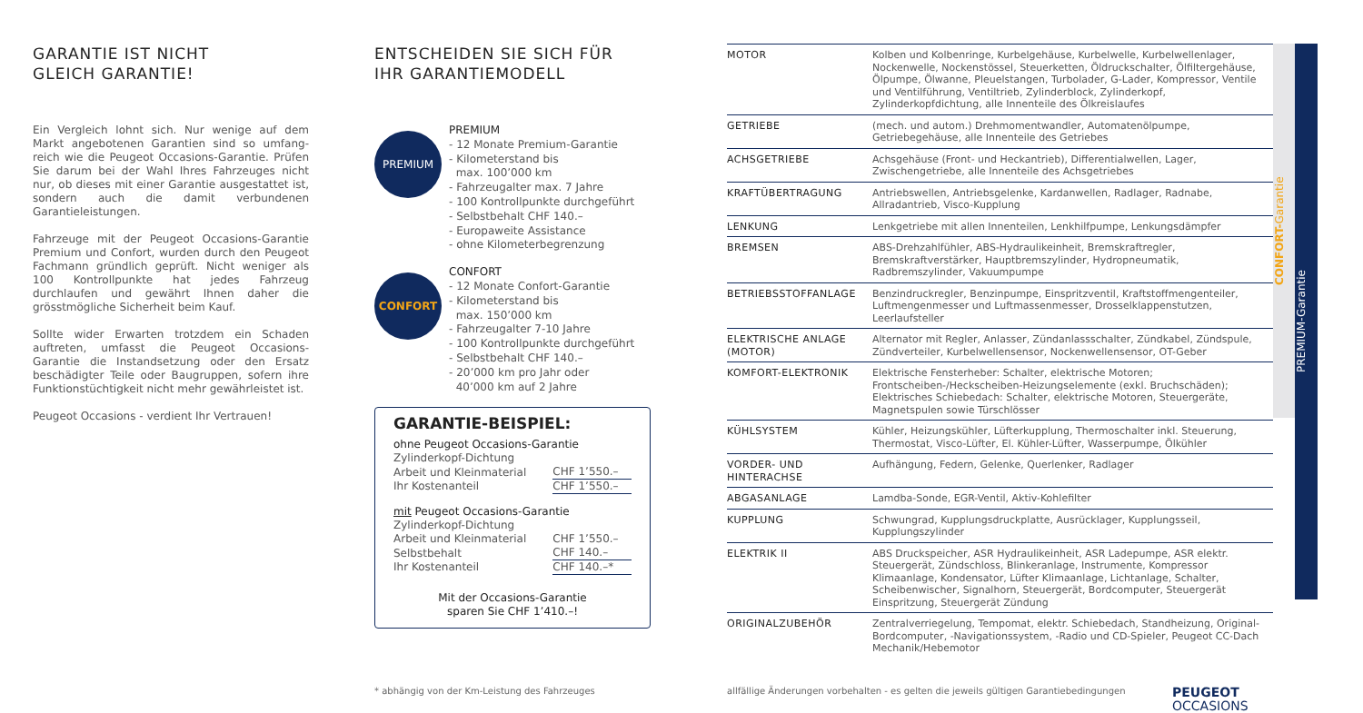GARANTIE IST NICHT
GLEICH GARANTIE!
Ein Vergleich lohnt sich. Nur wenige auf dem Markt angebotenen Garantien sind so umfang­reich wie die Peugeot Occasions-Garantie. Prü­fen Sie darum bei der Wahl Ihres Fahrzeuges nicht nur, ob dieses mit einer Garantie ausge­stattet ist, sondern auch die damit verbunde­nen Garantieleistungen.
Fahrzeuge mit der Peugeot Occasions-Garan­tie Premium und Confort, wurden durch den Peugeot Fachmann gründlich geprüft. Nicht weniger als 100 Kontrollpunkte hat jedes Fahr­zeug durchlaufen und gewährt Ihnen daher die grösstmögliche Sicherheit beim Kauf.
Sollte wider Erwarten trotzdem ein Schaden auftreten, umfasst die Peugeot Occasions-Garantie die Instandsetzung oder den Ersatz beschädigter Teile oder Baugruppen, sofern ihre Funktionstüchtigkeit nicht mehr gewähr­leistet ist.
Peugeot Occasions - verdient Ihr Vertrauen!
ENTSCHEIDEN SIE SICH FÜR
IHR GARANTIEMODELL
PREMIUM
PREMIUM
- 12 Monate Premium-Garantie
- Kilometerstand bis
max. 100’000 km
- Fahrzeugalter max. 7 Jahre
- 100 Kontrollpunkte durchgeführt
- Selbstbehalt CHF 140.–
- Europaweite Assistance
- ohne Kilometerbegrenzung
CONFORT
CONFORT
- 12 Monate Confort-Garantie
- Kilometerstand bis
max. 150’000 km
- Fahrzeugalter 7-10 Jahre
- 100 Kontrollpunkte durchgeführt
- Selbstbehalt CHF 140.–
- 20’000 km pro Jahr oder
40’000 km auf 2 Jahre
GARANTIE-BEISPIEL:
ohne Peugeot Occasions-Garantie
| Zylinderkopf-Dichtung | |
| Arbeit und Kleinmaterial | CHF 1’550.– |
| Ihr Kostenanteil | CHF 1’550.– |
mit Peugeot Occasions-Garantie
| Zylinderkopf-Dichtung | |
| Arbeit und Kleinmaterial | CHF 1’550.– |
| Selbstbehalt | CHF 140.– |
| Ihr Kostenanteil | CHF 140.–* |
Mit der Occasions-Garantie
sparen Sie CHF 1’410.–!
| MOTOR | Kolben und Kolbenringe, Kurbelgehäuse, Kurbelwelle, Kurbelwellenlager, Nocken­welle, Nockenstössel, Steuerketten, Öldruckschalter, Ölfiltergehäuse, Ölpumpe, Ölwanne, Pleuelstangen, Turbolader, G-Lader, Kompressor, Ventile und Ventilfüh­rung, Ventiltrieb, Zylinderblock, Zylinderkopf, Zylinderkopfdichtung, alle Innenteile des Ölkreislaufes |
| GETRIEBE | (mech. und autom.) Drehmomentwandler, Automatenölpumpe, Getriebegehäuse, alle Innenteile des Getriebes |
| ACHSGETRIEBE | Achsgehäuse (Front- und Heckantrieb), Differentialwellen, Lager, Zwischengetriebe, alle Innenteile des Achsgetriebes |
| KRAFTÜBERTRAGUNG | Antriebswellen, Antriebsgelenke, Kardanwellen, Radlager, Radnabe, Allradantrieb, Visco-Kupplung |
| LENKUNG | Lenkgetriebe mit allen Innenteilen, Lenkhilfpumpe, Lenkungsdämpfer |
| BREMSEN | ABS-Drehzahlfühler, ABS-Hydraulikeinheit, Bremskraftregler, Bremskraftverstärker, Hauptbremszylinder, Hydropneumatik, Radbremszylinder, Vakuumpumpe |
| BETRIEBSSTOFFANLAGE | Benzindruckregler, Benzinpumpe, Einspritzventil, Kraftstoffmengenteiler, Luftmengen­messer und Luftmassenmesser, Drosselklappenstutzen, Leerlaufsteller |
| ELEKTRISCHE ANLAGE (MOTOR) | Alternator mit Regler, Anlasser, Zündanlassschalter, Zündkabel, Zündspule, Zündverteiler, Kurbelwellensensor, Nockenwellensensor, OT-Geber |
| KOMFORT-ELEKTRONIK | Elektrische Fensterheber: Schalter, elektrische Motoren; Frontscheiben-/Heckschei­ben-Heizungselemente (exkl. Bruchschäden); Elektrisches Schiebedach: Schalter, elektrische Motoren, Steuergeräte, Magnetspulen sowie Türschlösser |
| KÜHLSYSTEM | Kühler, Heizungskühler, Lüfterkupplung, Thermoschalter inkl. Steuerung, Thermostat, Visco-Lüfter, El. Kühler-Lüfter, Wasserpumpe, Ölkühler |
| VORDER- UND HINTERACHSE | Aufhängung, Federn, Gelenke, Querlenker, Radlager |
| ABGASANLAGE | Lamdba-Sonde, EGR-Ventil, Aktiv-Kohlefilter |
| KUPPLUNG | Schwungrad, Kupplungsdruckplatte, Ausrücklager, Kupplungsseil, Kupplungszylinder |
| ELEKTRIK II | ABS Druckspeicher, ASR Hydraulikeinheit, ASR Ladepumpe, ASR elektr. Steuergerät, Zündschloss, Blinkeranlage, Instrumente, Kompressor Klimaanlage, Kondensator, Lüfter Klimaanlage, Lichtanlage, Schalter, Scheibenwischer, Signalhorn, Steuergerät, Bordcomputer, Steuergerät Einspritzung, Steuergerät Zündung |
| ORIGINALZUBEHÖR | Zentralverriegelung, Tempomat, elektr. Schiebedach, Standheizung, Original-Bordcomputer, -Navigationssystem, -Radio und CD-Spieler, Peugeot CC-Dach Mechanik/Hebemotor |
CONFORT-Garantie
PREMIUM-Garantie
* abhängig von der Km-Leistung des Fahrzeuges allfällige Änderungen vorbehalten - es gelten die jeweils gültigen Garantiebedingungen PEUGEOT
OCCASIONS